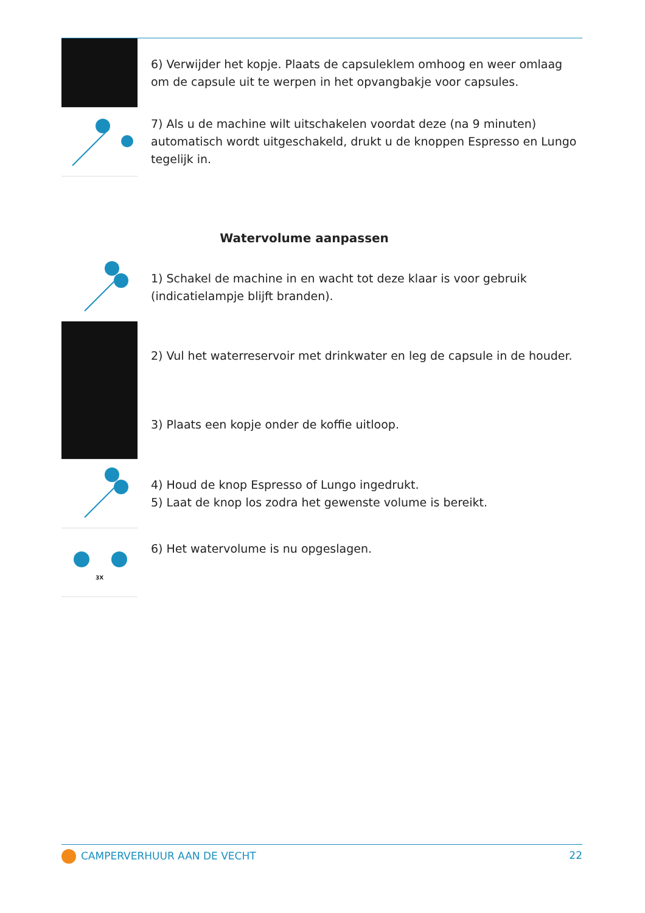6) Verwijder het kopje. Plaats de capsuleklem omhoog en weer omlaag om de capsule uit te werpen in het opvangbakje voor capsules.
7) Als u de machine wilt uitschakelen voordat deze (na 9 minuten) automatisch wordt uitgeschakeld, drukt u de knoppen Espresso en Lungo tegelijk in.
Watervolume aanpassen
1) Schakel de machine in en wacht tot deze klaar is voor gebruik (indicatielampje blijft branden).
2) Vul het waterreservoir met drinkwater en leg de capsule in de houder.
3) Plaats een kopje onder de koffie uitloop.
4) Houd de knop Espresso of Lungo ingedrukt.
5) Laat de knop los zodra het gewenste volume is bereikt.
3X
6) Het watervolume is nu opgeslagen.
CAMPERVERHUUR AAN DE VECHT 22